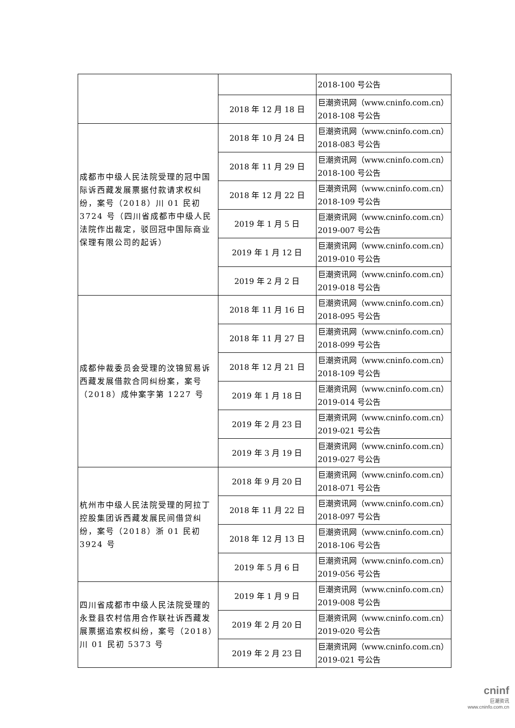| | | 2018-100 号公告 |
| | 2018 年 12 月 18 日 | 巨潮资讯网（www.cninfo.com.cn）2018-108 号公告 |
| 成都市中级人民法院受理的冠中国际诉西藏发展票据付款请求权纠纷，案号（2018）川 01 民初 3724 号（四川省成都市中级人民法院作出裁定，驳回冠中国际商业保理有限公司的起诉） | 2018 年 10 月 24 日 | 巨潮资讯网（www.cninfo.com.cn）2018-083 号公告 |
| | 2018 年 11 月 29 日 | 巨潮资讯网（www.cninfo.com.cn）2018-100 号公告 |
| | 2018 年 12 月 22 日 | 巨潮资讯网（www.cninfo.com.cn）2018-109 号公告 |
| | 2019 年 1 月 5 日 | 巨潮资讯网（www.cninfo.com.cn）2019-007 号公告 |
| | 2019 年 1 月 12 日 | 巨潮资讯网（www.cninfo.com.cn）2019-010 号公告 |
| | 2019 年 2 月 2 日 | 巨潮资讯网（www.cninfo.com.cn）2019-018 号公告 |
| 成都仲裁委员会受理的汶锦贸易诉西藏发展借款合同纠纷案，案号（2018）成仲案字第 1227 号 | 2018 年 11 月 16 日 | 巨潮资讯网（www.cninfo.com.cn）2018-095 号公告 |
| | 2018 年 11 月 27 日 | 巨潮资讯网（www.cninfo.com.cn）2018-099 号公告 |
| | 2018 年 12 月 21 日 | 巨潮资讯网（www.cninfo.com.cn）2018-109 号公告 |
| | 2019 年 1 月 18 日 | 巨潮资讯网（www.cninfo.com.cn）2019-014 号公告 |
| | 2019 年 2 月 23 日 | 巨潮资讯网（www.cninfo.com.cn）2019-021 号公告 |
| | 2019 年 3 月 19 日 | 巨潮资讯网（www.cninfo.com.cn）2019-027 号公告 |
| 杭州市中级人民法院受理的阿拉丁控股集团诉西藏发展民间借贷纠纷，案号（2018）浙 01 民初 3924 号 | 2018 年 9 月 20 日 | 巨潮资讯网（www.cninfo.com.cn）2018-071 号公告 |
| | 2018 年 11 月 22 日 | 巨潮资讯网（www.cninfo.com.cn）2018-097 号公告 |
| | 2018 年 12 月 13 日 | 巨潮资讯网（www.cninfo.com.cn）2018-106 号公告 |
| | 2019 年 5 月 6 日 | 巨潮资讯网（www.cninfo.com.cn）2019-056 号公告 |
| 四川省成都市中级人民法院受理的永登县农村信用合作联社诉西藏发展票据追索权纠纷，案号（2018）川 01 民初 5373 号 | 2019 年 1 月 9 日 | 巨潮资讯网（www.cninfo.com.cn）2019-008 号公告 |
| | 2019 年 2 月 20 日 | 巨潮资讯网（www.cninfo.com.cn）2019-020 号公告 |
| | 2019 年 2 月 23 日 | 巨潮资讯网（www.cninfo.com.cn）2019-021 号公告 |
cninf
巨潮资讯
www.cninfo.com.cn